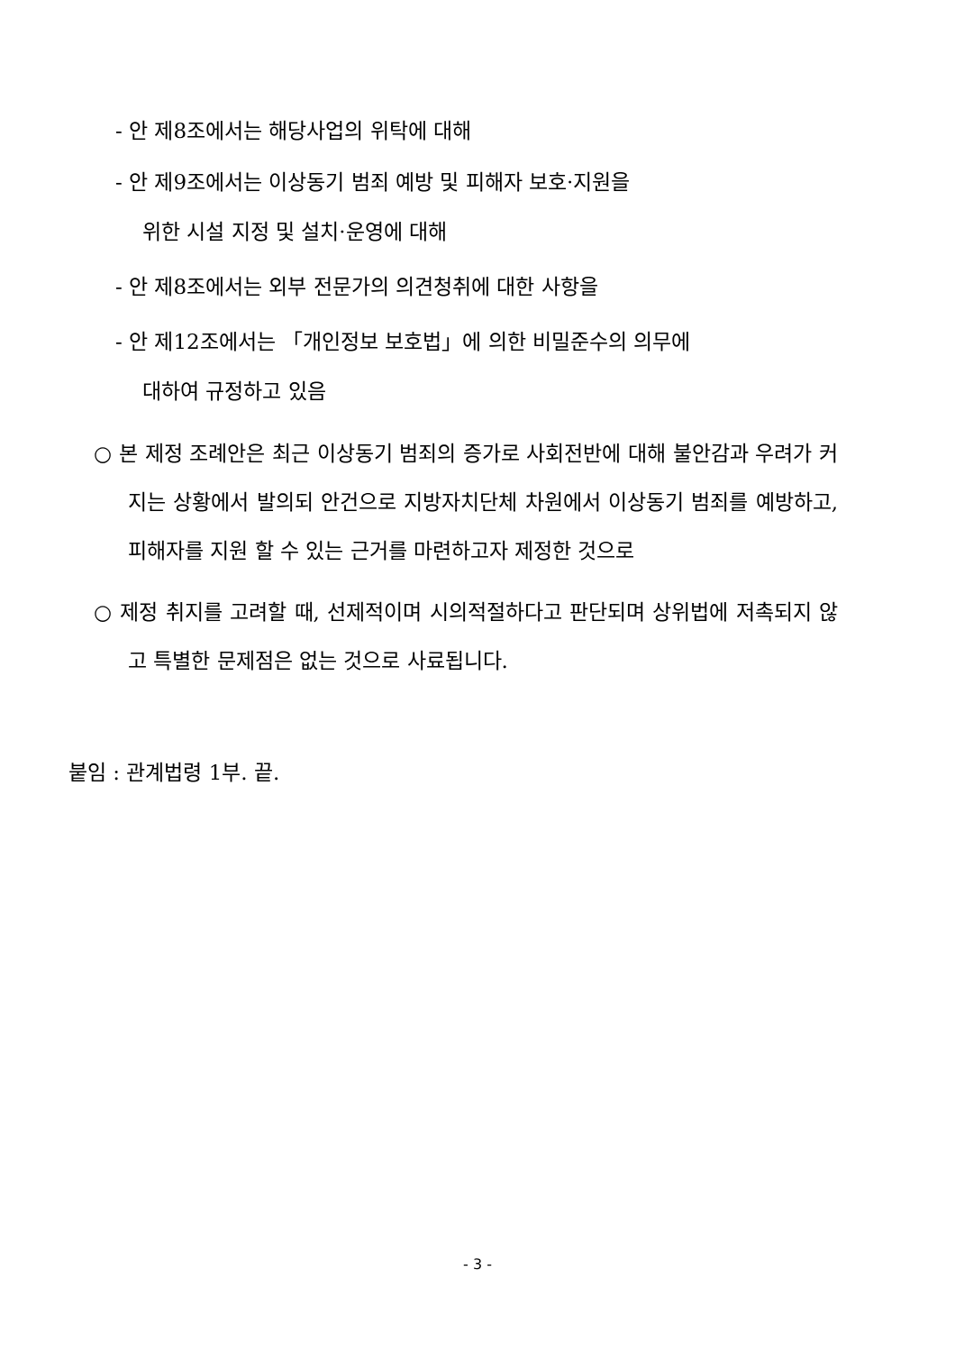- 안 제8조에서는 해당사업의 위탁에 대해
- 안 제9조에서는 이상동기 범죄 예방 및 피해자 보호·지원을
위한 시설 지정 및 설치·운영에 대해
- 안 제8조에서는 외부 전문가의 의견청취에 대한 사항을
- 안 제12조에서는 「개인정보 보호법」에 의한 비밀준수의 의무에
대하여 규정하고 있음
○ 본 제정 조례안은 최근 이상동기 범죄의 증가로 사회전반에 대해 불안감과 우려가 커지는 상황에서 발의되 안건으로 지방자치단체 차원에서 이상동기 범죄를 예방하고, 피해자를 지원 할 수 있는 근거를 마련하고자 제정한 것으로
○ 제정 취지를 고려할 때, 선제적이며 시의적절하다고 판단되며 상위법에 저촉되지 않고 특별한 문제점은 없는 것으로 사료됩니다.
붙임 : 관계법령 1부. 끝.
- 3 -